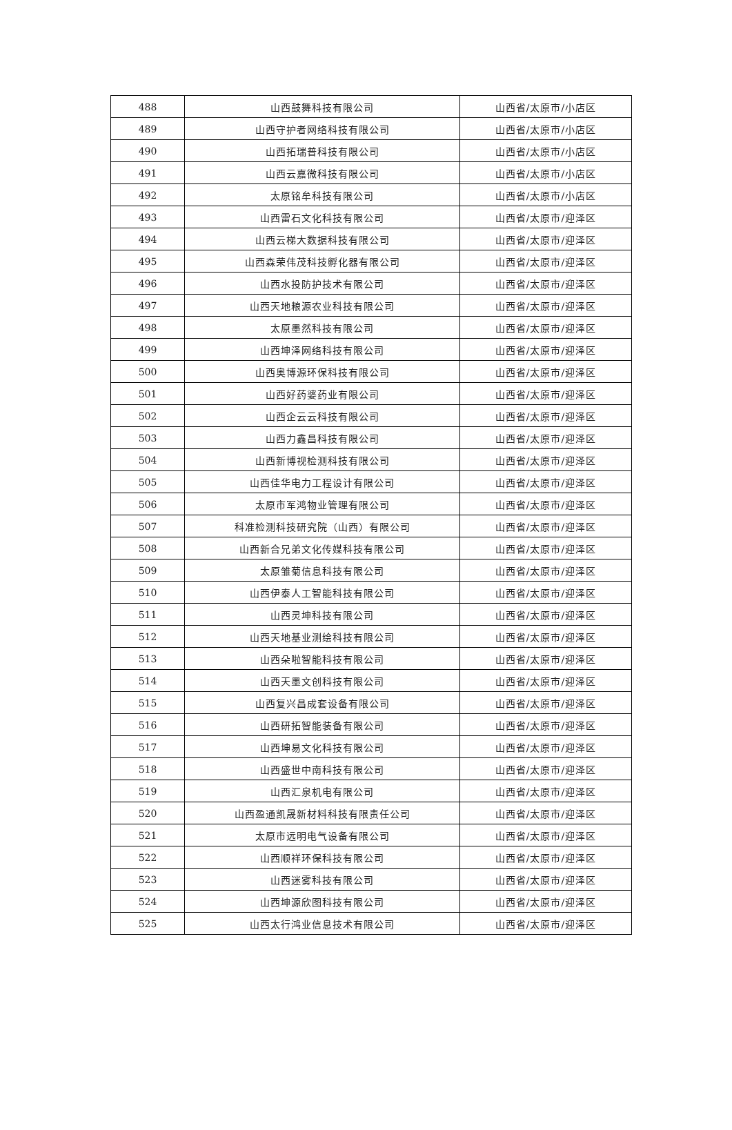| 488 | 山西鼓舞科技有限公司 | 山西省/太原市/小店区 |
| 489 | 山西守护者网络科技有限公司 | 山西省/太原市/小店区 |
| 490 | 山西拓瑞普科技有限公司 | 山西省/太原市/小店区 |
| 491 | 山西云嘉微科技有限公司 | 山西省/太原市/小店区 |
| 492 | 太原铭牟科技有限公司 | 山西省/太原市/小店区 |
| 493 | 山西雷石文化科技有限公司 | 山西省/太原市/迎泽区 |
| 494 | 山西云梯大数据科技有限公司 | 山西省/太原市/迎泽区 |
| 495 | 山西森荣伟茂科技孵化器有限公司 | 山西省/太原市/迎泽区 |
| 496 | 山西水投防护技术有限公司 | 山西省/太原市/迎泽区 |
| 497 | 山西天地粮源农业科技有限公司 | 山西省/太原市/迎泽区 |
| 498 | 太原墨然科技有限公司 | 山西省/太原市/迎泽区 |
| 499 | 山西坤泽网络科技有限公司 | 山西省/太原市/迎泽区 |
| 500 | 山西奥博源环保科技有限公司 | 山西省/太原市/迎泽区 |
| 501 | 山西好药婆药业有限公司 | 山西省/太原市/迎泽区 |
| 502 | 山西企云云科技有限公司 | 山西省/太原市/迎泽区 |
| 503 | 山西力鑫昌科技有限公司 | 山西省/太原市/迎泽区 |
| 504 | 山西新博视检测科技有限公司 | 山西省/太原市/迎泽区 |
| 505 | 山西佳华电力工程设计有限公司 | 山西省/太原市/迎泽区 |
| 506 | 太原市军鸿物业管理有限公司 | 山西省/太原市/迎泽区 |
| 507 | 科准检测科技研究院（山西）有限公司 | 山西省/太原市/迎泽区 |
| 508 | 山西新合兄弟文化传媒科技有限公司 | 山西省/太原市/迎泽区 |
| 509 | 太原雏菊信息科技有限公司 | 山西省/太原市/迎泽区 |
| 510 | 山西伊泰人工智能科技有限公司 | 山西省/太原市/迎泽区 |
| 511 | 山西灵坤科技有限公司 | 山西省/太原市/迎泽区 |
| 512 | 山西天地基业测绘科技有限公司 | 山西省/太原市/迎泽区 |
| 513 | 山西朵啦智能科技有限公司 | 山西省/太原市/迎泽区 |
| 514 | 山西天墨文创科技有限公司 | 山西省/太原市/迎泽区 |
| 515 | 山西复兴昌成套设备有限公司 | 山西省/太原市/迎泽区 |
| 516 | 山西研拓智能装备有限公司 | 山西省/太原市/迎泽区 |
| 517 | 山西坤易文化科技有限公司 | 山西省/太原市/迎泽区 |
| 518 | 山西盛世中南科技有限公司 | 山西省/太原市/迎泽区 |
| 519 | 山西汇泉机电有限公司 | 山西省/太原市/迎泽区 |
| 520 | 山西盈通凯晟新材料科技有限责任公司 | 山西省/太原市/迎泽区 |
| 521 | 太原市远明电气设备有限公司 | 山西省/太原市/迎泽区 |
| 522 | 山西顺祥环保科技有限公司 | 山西省/太原市/迎泽区 |
| 523 | 山西迷雾科技有限公司 | 山西省/太原市/迎泽区 |
| 524 | 山西坤源欣图科技有限公司 | 山西省/太原市/迎泽区 |
| 525 | 山西太行鸿业信息技术有限公司 | 山西省/太原市/迎泽区 |